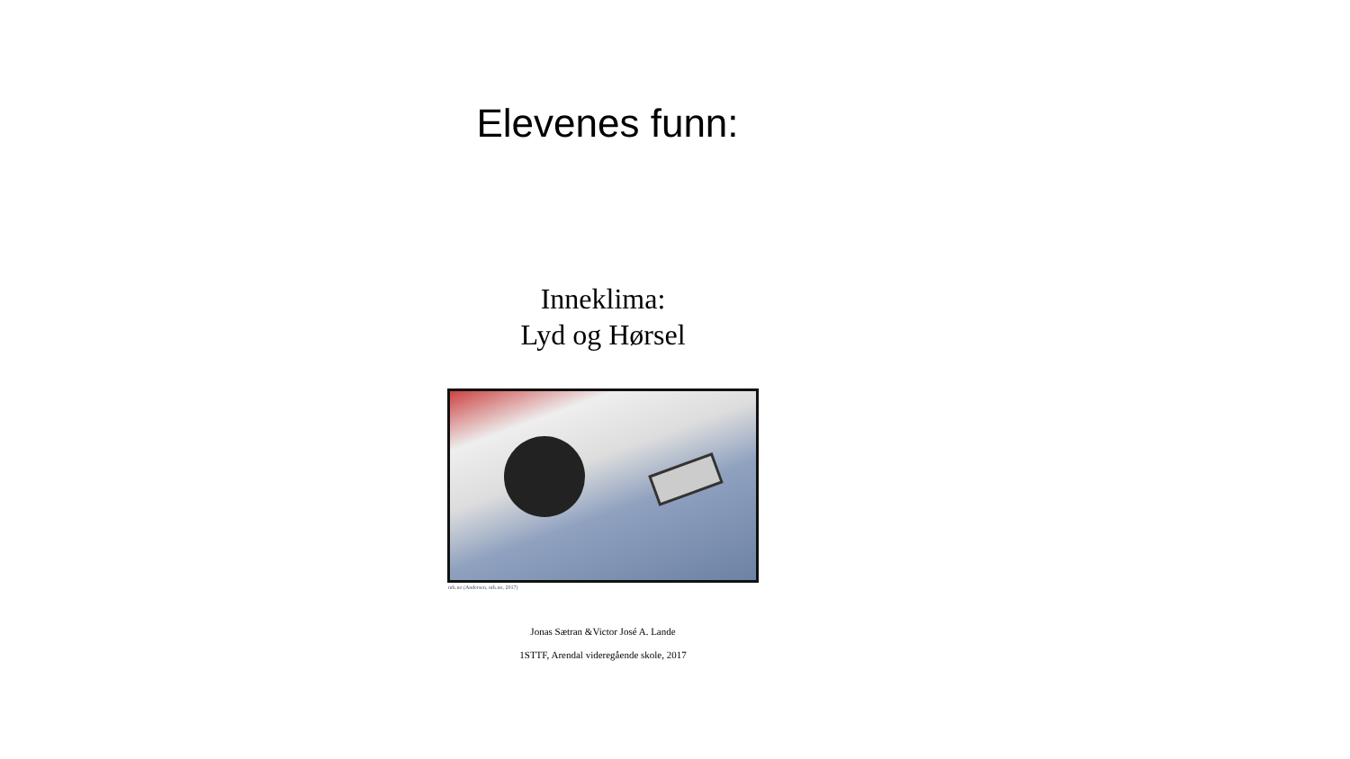Elevenes funn:
Inneklima:
Lyd og Hørsel
nrk.no (Andersen, nrk.no, 2017)
Jonas Sætran &Victor José A. Lande
1STTF, Arendal videregående skole, 2017